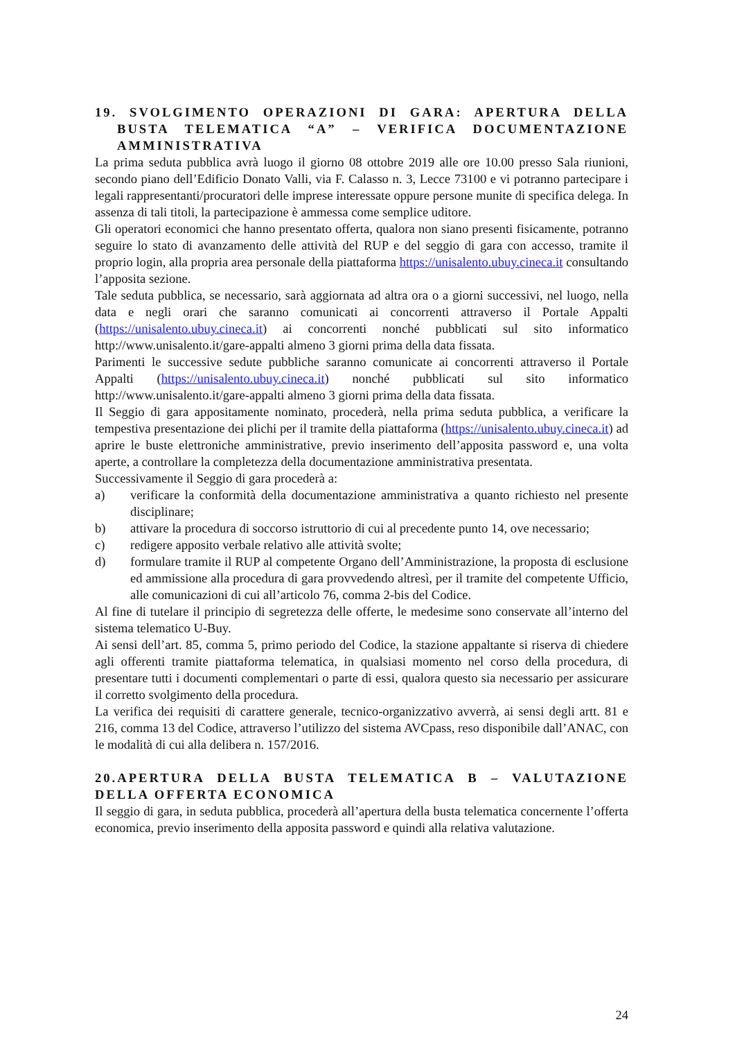19. SVOLGIMENTO OPERAZIONI DI GARA: APERTURA DELLA BUSTA TELEMATICA “A” – VERIFICA DOCUMENTAZIONE AMMINISTRATIVA
La prima seduta pubblica avrà luogo il giorno 08 ottobre 2019 alle ore 10.00 presso Sala riunioni, secondo piano dell’Edificio Donato Valli, via F. Calasso n. 3, Lecce 73100 e vi potranno partecipare i legali rappresentanti/procuratori delle imprese interessate oppure persone munite di specifica delega. In assenza di tali titoli, la partecipazione è ammessa come semplice uditore.
Gli operatori economici che hanno presentato offerta, qualora non siano presenti fisicamente, potranno seguire lo stato di avanzamento delle attività del RUP e del seggio di gara con accesso, tramite il proprio login, alla propria area personale della piattaforma https://unisalento.ubuy.cineca.it consultando l’apposita sezione.
Tale seduta pubblica, se necessario, sarà aggiornata ad altra ora o a giorni successivi, nel luogo, nella data e negli orari che saranno comunicati ai concorrenti attraverso il Portale Appalti (https://unisalento.ubuy.cineca.it) ai concorrenti nonché pubblicati sul sito informatico http://www.unisalento.it/gare-appalti almeno 3 giorni prima della data fissata.
Parimenti le successive sedute pubbliche saranno comunicate ai concorrenti attraverso il Portale Appalti (https://unisalento.ubuy.cineca.it) nonché pubblicati sul sito informatico http://www.unisalento.it/gare-appalti almeno 3 giorni prima della data fissata.
Il Seggio di gara appositamente nominato, procederà, nella prima seduta pubblica, a verificare la tempestiva presentazione dei plichi per il tramite della piattaforma (https://unisalento.ubuy.cineca.it) ad aprire le buste elettroniche amministrative, previo inserimento dell’apposita password e, una volta aperte, a controllare la completezza della documentazione amministrativa presentata.
Successivamente il Seggio di gara procederà a:
a) verificare la conformità della documentazione amministrativa a quanto richiesto nel presente disciplinare;
b) attivare la procedura di soccorso istruttorio di cui al precedente punto 14, ove necessario;
c) redigere apposito verbale relativo alle attività svolte;
d) formulare tramite il RUP al competente Organo dell’Amministrazione, la proposta di esclusione ed ammissione alla procedura di gara provvedendo altresì, per il tramite del competente Ufficio, alle comunicazioni di cui all’articolo 76, comma 2-bis del Codice.
Al fine di tutelare il principio di segretezza delle offerte, le medesime sono conservate all’interno del sistema telematico U-Buy.
Ai sensi dell’art. 85, comma 5, primo periodo del Codice, la stazione appaltante si riserva di chiedere agli offerenti tramite piattaforma telematica, in qualsiasi momento nel corso della procedura, di presentare tutti i documenti complementari o parte di essi, qualora questo sia necessario per assicurare il corretto svolgimento della procedura.
La verifica dei requisiti di carattere generale, tecnico-organizzativo avverrà, ai sensi degli artt. 81 e 216, comma 13 del Codice, attraverso l’utilizzo del sistema AVCpass, reso disponibile dall’ANAC, con le modalità di cui alla delibera n. 157/2016.
20.APERTURA DELLA BUSTA TELEMATICA B – VALUTAZIONE DELLA OFFERTA ECONOMICA
Il seggio di gara, in seduta pubblica, procederà all’apertura della busta telematica concernente l’offerta economica, previo inserimento della apposita password e quindi alla relativa valutazione.
24